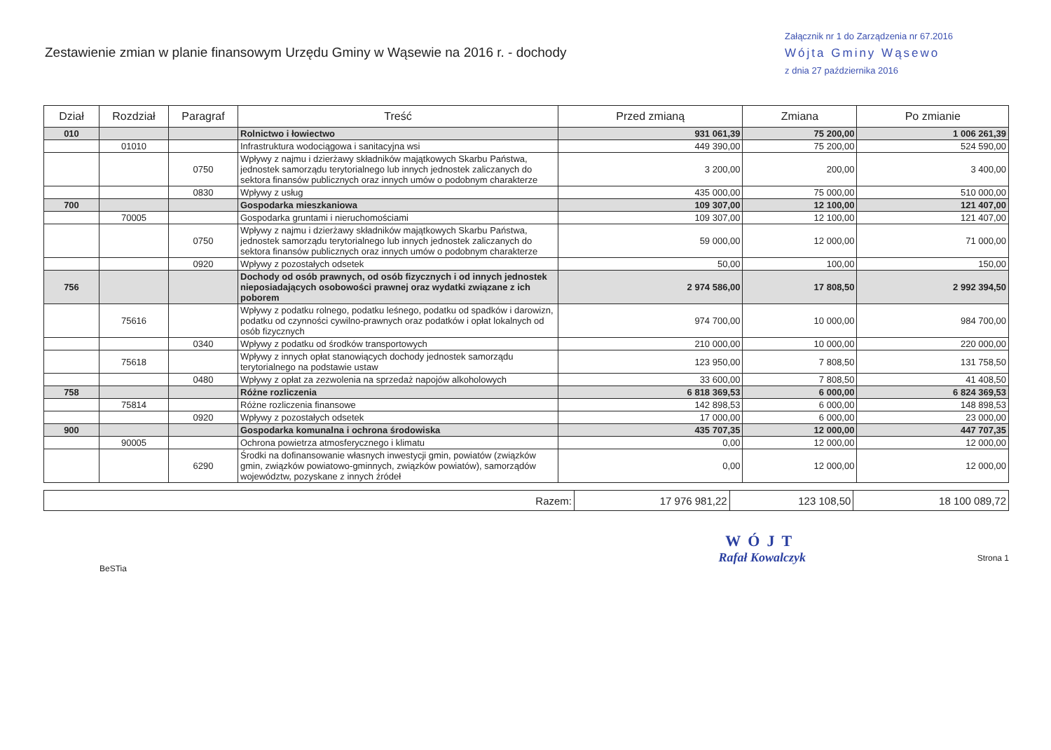Zestawienie zmian w planie finansowym Urzędu Gminy w Wąsewie na 2016 r. - dochody
Załącznik nr 1 do Zarządzenia nr 67.2016
Wójta Gminy Wąsewo
z dnia 27 października 2016
| Dział | Rozdział | Paragraf | Treść | Przed zmianą | Zmiana | Po zmianie |
| --- | --- | --- | --- | --- | --- | --- |
| 010 | | | Rolnictwo i łowiectwo | 931 061,39 | 75 200,00 | 1 006 261,39 |
| | 01010 | | Infrastruktura wodociągowa i sanitacyjna wsi | 449 390,00 | 75 200,00 | 524 590,00 |
| | | 0750 | Wpływy z najmu i dzierżawy składników majątkowych Skarbu Państwa, jednostek samorządu terytorialnego lub innych jednostek zaliczanych do sektora finansów publicznych oraz innych umów o podobnym charakterze | 3 200,00 | 200,00 | 3 400,00 |
| | | 0830 | Wpływy z usług | 435 000,00 | 75 000,00 | 510 000,00 |
| 700 | | | Gospodarka mieszkaniowa | 109 307,00 | 12 100,00 | 121 407,00 |
| | 70005 | | Gospodarka gruntami i nieruchomościami | 109 307,00 | 12 100,00 | 121 407,00 |
| | | 0750 | Wpływy z najmu i dzierżawy składników majątkowych Skarbu Państwa, jednostek samorządu terytorialnego lub innych jednostek zaliczanych do sektora finansów publicznych oraz innych umów o podobnym charakterze | 59 000,00 | 12 000,00 | 71 000,00 |
| | | 0920 | Wpływy z pozostałych odsetek | 50,00 | 100,00 | 150,00 |
| 756 | | | Dochody od osób prawnych, od osób fizycznych i od innych jednostek nieposiadających osobowości prawnej oraz wydatki związane z ich poborem | 2 974 586,00 | 17 808,50 | 2 992 394,50 |
| | 75616 | | Wpływy z podatku rolnego, podatku leśnego, podatku od spadków i darowizn, podatku od czynności cywilno-prawnych oraz podatków i opłat lokalnych od osób fizycznych | 974 700,00 | 10 000,00 | 984 700,00 |
| | | 0340 | Wpływy z podatku od środków transportowych | 210 000,00 | 10 000,00 | 220 000,00 |
| | 75618 | | Wpływy z innych opłat stanowiących dochody jednostek samorządu terytorialnego na podstawie ustaw | 123 950,00 | 7 808,50 | 131 758,50 |
| | | 0480 | Wpływy z opłat za zezwolenia na sprzedaż napojów alkoholowych | 33 600,00 | 7 808,50 | 41 408,50 |
| 758 | | | Różne rozliczenia | 6 818 369,53 | 6 000,00 | 6 824 369,53 |
| | 75814 | | Różne rozliczenia finansowe | 142 898,53 | 6 000,00 | 148 898,53 |
| | | 0920 | Wpływy z pozostałych odsetek | 17 000,00 | 6 000,00 | 23 000,00 |
| 900 | | | Gospodarka komunalna i ochrona środowiska | 435 707,35 | 12 000,00 | 447 707,35 |
| | 90005 | | Ochrona powietrza atmosferycznego i klimatu | 0,00 | 12 000,00 | 12 000,00 |
| | | 6290 | Środki na dofinansowanie własnych inwestycji gmin, powiatów (związków gmin, związków powiatowo-gminnych, związków powiatów), samorządów województw, pozyskane z innych źródeł | 0,00 | 12 000,00 | 12 000,00 |
| Razem: | 17 976 981,22 | 123 108,50 | 18 100 089,72 |
BeSTia
WÓJT
Rafał Kowalczyk
Strona 1